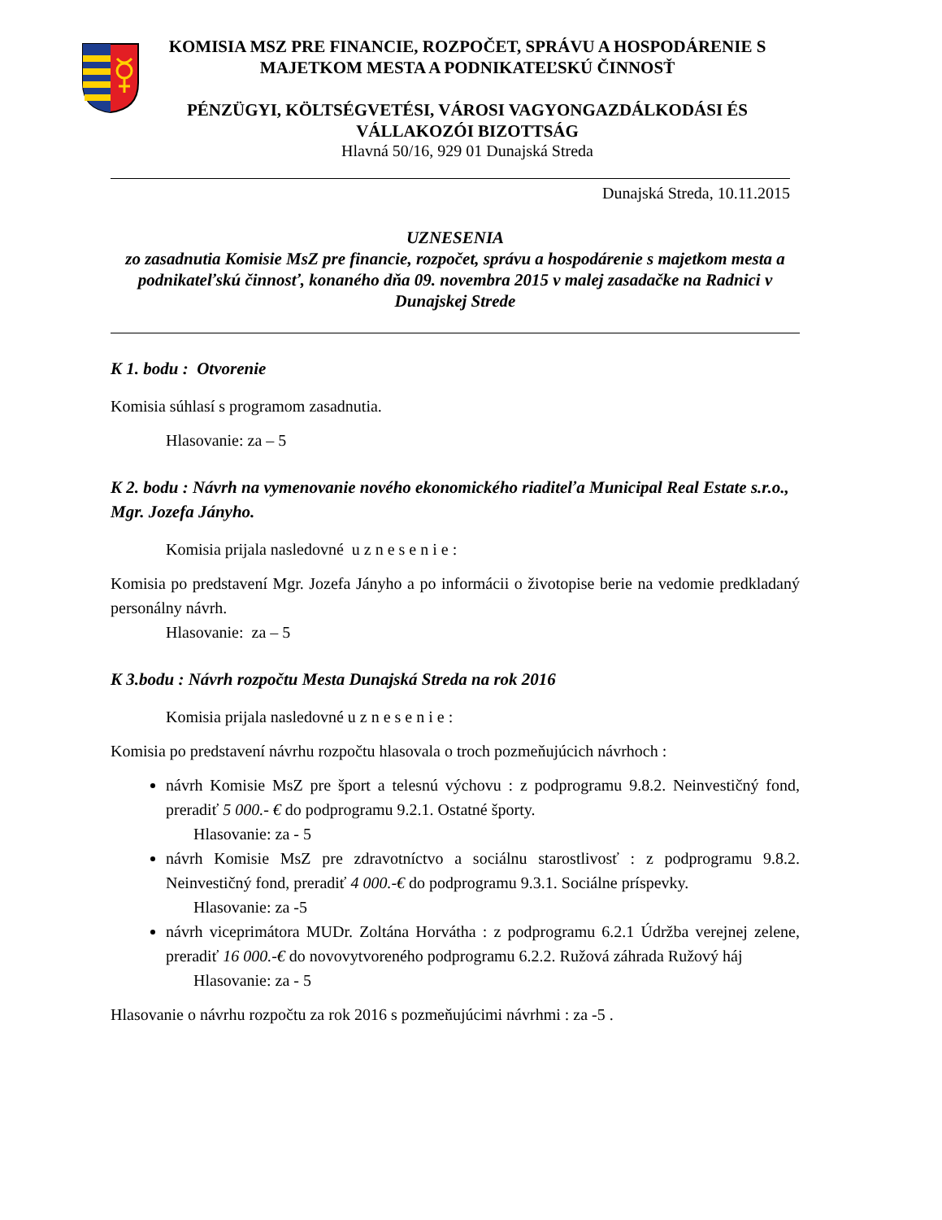KOMISIA MSZ PRE FINANCIE, ROZPOČET, SPRÁVU A HOSPODÁRENIE S MAJETKOM MESTA A PODNIKATEĽSKÚ ČINNOSŤ
PÉNZÜGYI, KÖLTSÉGVETÉSI, VÁROSI VAGYONGAZDÁLKODÁSI ÉS VÁLLAKOZÓI BIZOTTSÁG
Hlavná 50/16, 929 01 Dunajská Streda
Dunajská Streda, 10.11.2015
UZNESENIA
zo zasadnutia Komisie MsZ pre financie, rozpočet, správu a hospodárenie s majetkom mesta a podnikateľskú činnosť, konaného dňa 09. novembra 2015 v malej zasadačke na Radnici v Dunajskej Strede
K 1. bodu : Otvorenie
Komisia súhlasí s programom zasadnutia.
Hlasovanie: za – 5
K 2. bodu : Návrh na vymenovanie nového ekonomického riaditeľa Municipal Real Estate s.r.o., Mgr. Jozefa Jányho.
Komisia prijala nasledovné u z n e s e n i e :
Komisia po predstavení Mgr. Jozefa Jányho a po informácii o životopise berie na vedomie predkladaný personálny návrh.
Hlasovanie: za – 5
K 3.bodu : Návrh rozpočtu Mesta Dunajská Streda na rok 2016
Komisia prijala nasledovné u z n e s e n i e :
Komisia po predstavení návrhu rozpočtu hlasovala o troch pozmeňujúcich návrhoch :
návrh Komisie MsZ pre šport a telesnú výchovu : z podprogramu 9.8.2. Neinvestičný fond, preradiť 5 000.- € do podprogramu 9.2.1. Ostatné športy.
Hlasovanie: za - 5
návrh Komisie MsZ pre zdravotníctvo a sociálnu starostlivosť : z podprogramu 9.8.2. Neinvestičný fond, preradiť 4 000.-€ do podprogramu 9.3.1. Sociálne príspevky.
Hlasovanie: za -5
návrh viceprimátora MUDr. Zoltána Horvátha : z podprogramu 6.2.1 Údržba verejnej zelene, preradiť 16 000.-€ do novovytvoreného podprogramu 6.2.2. Ružová záhrada Ružový háj
Hlasovanie: za - 5
Hlasovanie o návrhu rozpočtu za rok 2016 s pozmeňujúcimi návrhmi : za -5 .